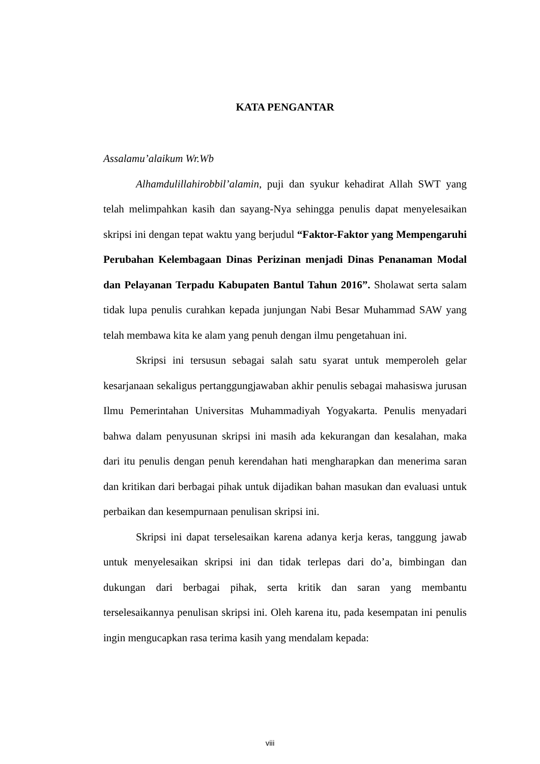KATA PENGANTAR
Assalamu’alaikum Wr.Wb
Alhamdulillahirobbil’alamin, puji dan syukur kehadirat Allah SWT yang telah melimpahkan kasih dan sayang-Nya sehingga penulis dapat menyelesaikan skripsi ini dengan tepat waktu yang berjudul “Faktor-Faktor yang Mempengaruhi Perubahan Kelembagaan Dinas Perizinan menjadi Dinas Penanaman Modal dan Pelayanan Terpadu Kabupaten Bantul Tahun 2016”. Sholawat serta salam tidak lupa penulis curahkan kepada junjungan Nabi Besar Muhammad SAW yang telah membawa kita ke alam yang penuh dengan ilmu pengetahuan ini.
Skripsi ini tersusun sebagai salah satu syarat untuk memperoleh gelar kesarjanaan sekaligus pertanggungjawaban akhir penulis sebagai mahasiswa jurusan Ilmu Pemerintahan Universitas Muhammadiyah Yogyakarta. Penulis menyadari bahwa dalam penyusunan skripsi ini masih ada kekurangan dan kesalahan, maka dari itu penulis dengan penuh kerendahan hati mengharapkan dan menerima saran dan kritikan dari berbagai pihak untuk dijadikan bahan masukan dan evaluasi untuk perbaikan dan kesempurnaan penulisan skripsi ini.
Skripsi ini dapat terselesaikan karena adanya kerja keras, tanggung jawab untuk menyelesaikan skripsi ini dan tidak terlepas dari do’a, bimbingan dan dukungan dari berbagai pihak, serta kritik dan saran yang membantu terselesaikannya penulisan skripsi ini. Oleh karena itu, pada kesempatan ini penulis ingin mengucapkan rasa terima kasih yang mendalam kepada:
viii